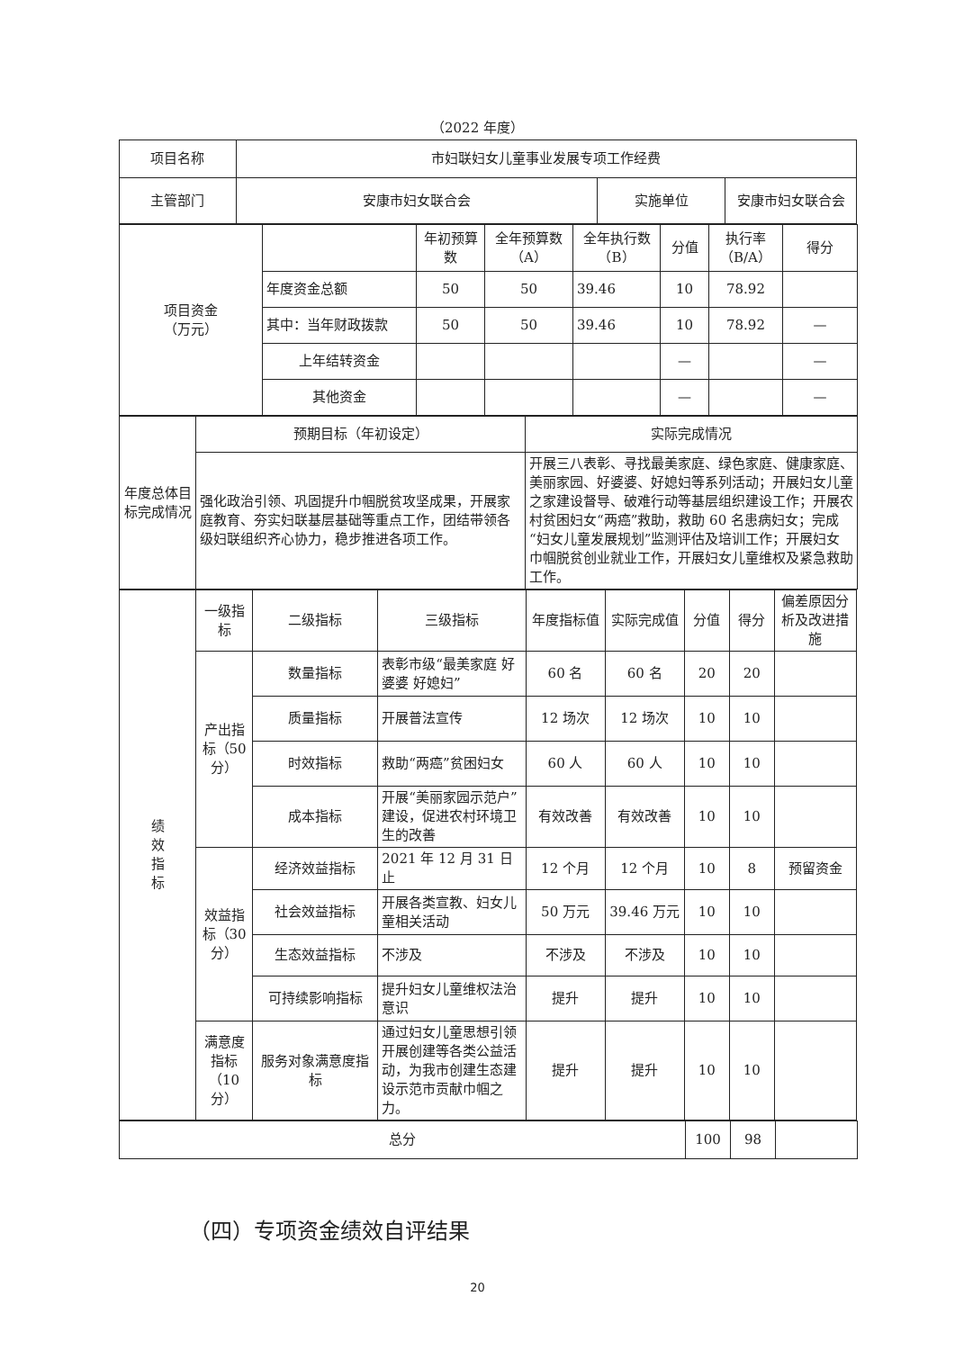（2022 年度）
| 项目名称 | 市妇联妇女儿童事业发展专项工作经费 | | |
| 主管部门 | 安康市妇女联合会 | 实施单位 | 安康市妇女联合会 |
| 项目资金 （万元） | | 年初预算数 | 全年预算数（A） | 全年执行数（B） | 分值 | 执行率（B/A） | 得分 |
| | 年度资金总额 | 50 | 50 | 39.46 | 10 | 78.92 | |
| | 其中：当年财政拨款 | 50 | 50 | 39.46 | 10 | 78.92 | — |
| | 上年结转资金 | | | | — | | — |
| | 其他资金 | | | | — | | — |
| 年度总体目标完成情况 | 预期目标（年初设定） | 实际完成情况 |
| | 强化政治引领、巩固提升巾帼脱贫攻坚成果，开展家庭教育、夯实妇联基层基础等重点工作，团结带领各级妇联组织齐心协力，稳步推进各项工作。 | 开展三八表彰、寻找最美家庭、绿色家庭、健康家庭、美丽家园、好婆婆、好媳妇等系列活动；开展妇女儿童之家建设督导、破难行动等基层组织建设工作；开展农村贫困妇女“两癌”救助，救助 60 名患病妇女；完成“妇女儿童发展规划”监测评估及培训工作；开展妇女巾帼脱贫创业就业工作，开展妇女儿童维权及紧急救助工作。 |
| 绩 效 指 标 | 一级指标 | 二级指标 | 三级指标 | 年度指标值 | 实际完成值 | 分值 | 得分 | 偏差原因分析及改进措施 |
| | 产出指标（50分） | 数量指标 | 表彰市级“最美家庭 好婆婆 好媳妇” | 60 名 | 60 名 | 20 | 20 | |
| | | 质量指标 | 开展普法宣传 | 12 场次 | 12 场次 | 10 | 10 | |
| | | 时效指标 | 救助“两癌”贫困妇女 | 60 人 | 60 人 | 10 | 10 | |
| | | 成本指标 | 开展“美丽家园示范户”建设，促进农村环境卫生的改善 | 有效改善 | 有效改善 | 10 | 10 | |
| | 效益指标（30分） | 经济效益指标 | 2021 年 12 月 31 日止 | 12 个月 | 12 个月 | 10 | 8 | 预留资金 |
| | | 社会效益指标 | 开展各类宣教、妇女儿童相关活动 | 50 万元 | 39.46 万元 | 10 | 10 | |
| | | 生态效益指标 | 不涉及 | 不涉及 | 不涉及 | 10 | 10 | |
| | | 可持续影响指标 | 提升妇女儿童维权法治意识 | 提升 | 提升 | 10 | 10 | |
| | 满意度指标（10分） | 服务对象满意度指标 | 通过妇女儿童思想引领开展创建等各类公益活动，为我市创建生态建设示范市贡献巾帼之力。 | 提升 | 提升 | 10 | 10 | |
| 总分 | 100 | 98 | |
（四）专项资金绩效自评结果
20